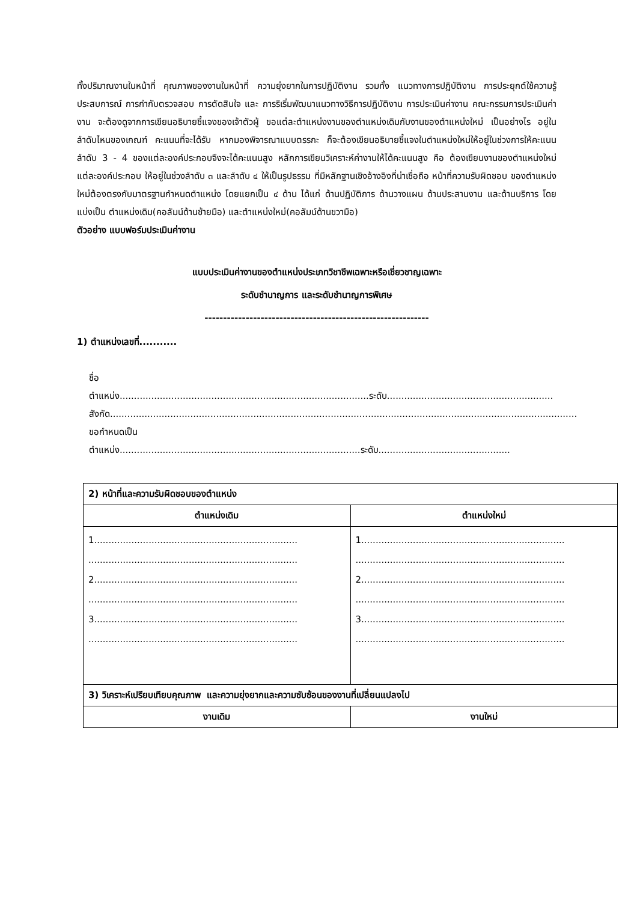ทั้งปริมาณงานในหน้าที่ คุณภาพของงานในหน้าที่ ความยุ่งยากในการปฏิบัติงาน รวมทั้ง แนวทางการปฏิบัติงาน การประยุกต์ใช้ความรู้ประสบการณ์ การกำกับตรวจสอบ การตัดสินใจ และ การริเริ่มพัฒนาแนวทางวิธีการปฏิบัติงาน การประเมินค่างาน คณะกรรมการประเมินค่างาน จะต้องดูจากการเขียนอธิบายชี้แจงของเจ้าตัวผู้ ขอแต่ละตำแหน่งงานของตำแหน่งเดิมกับงานของตำแหน่งใหม่ เป็นอย่างไร อยู่ในลำดับไหนของเกณฑ์ คะแนนที่จะได้รับ หากมองพิจารณาแบบตรรกะ ก็จะต้องเขียนอธิบายชี้แจงในตำแหน่งใหม่ให้อยู่ในช่วงการให้คะแนนลำดับ 3 - 4 ของแต่ละองค์ประกอบจึงจะได้คะแนนสูง หลักการเขียนวิเคราะห์ค่างานให้ได้คะแนนสูง คือ ต้องเขียนงานของตำแหน่งใหม่แต่ละองค์ประกอบ ให้อยู่ในช่วงลำดับ ๓ และลำดับ ๔ ให้เป็นรูปธรรม ที่มีหลักฐานเชิงอ้างอิงที่น่าเชื่อถือ หน้าที่ความรับผิดชอบ ของตำแหน่งใหม่ต้องตรงกับมาตรฐานกำหนดตำแหน่ง โดยแยกเป็น ๔ ด้าน ได้แก่ ด้านปฏิบัติการ ด้านวางแผน ด้านประสานงาน และด้านบริการ โดยแบ่งเป็น ตำแหน่งเดิม(คอลัมน์ด้านซ้ายมือ) และตำแหน่งใหม่(คอลัมน์ด้านขวามือ)
ตัวอย่าง แบบฟอร์มประเมินค่างาน
แบบประเมินค่างานของตำแหน่งประเภทวิชาชีพเฉพาะหรือเชี่ยวชาญเฉพาะ
ระดับชำนาญการ และระดับชำนาญการพิเศษ
------------------------------------------------------------
1) ตำแหน่งเลขที่...........
ชื่อตำแหน่ง.......................................................................................ระดับ..........................................................
สังกัด...................................................................................................................................................................
ขอกำหนดเป็นตำแหน่ง....................................................................................ระดับ..............................................
| 2) หน้าที่และความรับผิดชอบของตำแหน่ง | |
| ตำแหน่งเดิม | ตำแหน่งใหม่ |
| 1....................................................................... ......................................................................... 2....................................................................... ......................................................................... 3....................................................................... ......................................................................... | 1....................................................................... ......................................................................... 2....................................................................... ......................................................................... 3....................................................................... ......................................................................... |
| 3) วิเคราะห์เปรียบเทียบคุณภาพ และความยุ่งยากและความซับซ้อนของงานที่เปลี่ยนแปลงไป | |
| งานเดิม | งานใหม่ |